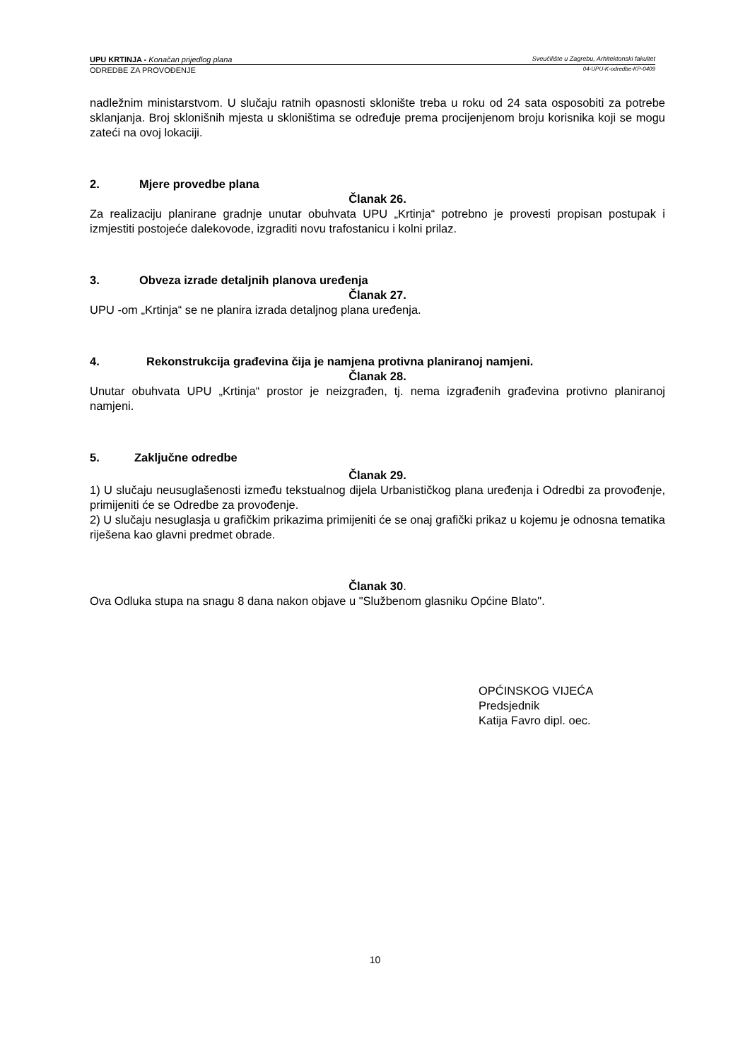UPU KRTINJA - Konačan prijedlog plana Sveučilište u Zagrebu, Arhitektonski fakultet
ODREDBE ZA PROVOĐENJE 04-UPU-K-odredbe-KP-0409
nadležnim ministarstvom. U slučaju ratnih opasnosti sklonište treba u roku od 24 sata osposobiti za potrebe sklanjanja. Broj sklonišnih mjesta u skloništima se određuje prema procijenjenom broju korisnika koji se mogu zateći na ovoj lokaciji.
2. Mjere provedbe plana
Članak 26.
Za realizaciju planirane gradnje unutar obuhvata UPU „Krtinja“ potrebno je provesti propisan postupak i izmjestiti postojeće dalekovode, izgraditi novu trafostanicu i kolni prilaz.
3. Obveza izrade detaljnih planova uređenja
Članak 27.
UPU -om „Krtinja“ se ne planira izrada detaljnog plana uređenja.
4. Rekonstrukcija građevina čija je namjena protivna planiranoj namjeni.
Članak 28.
Unutar obuhvata UPU „Krtinja“ prostor je neizgrađen, tj. nema izgrađenih građevina protivno planiranoj namjeni.
5. Zaključne odredbe
Članak 29.
1) U slučaju neusuglašenosti između tekstualnog dijela Urbanističkog plana uređenja i Odredbi za provođenje, primijeniti će se Odredbe za provođenje.
2) U slučaju nesuglasja u grafičkim prikazima primijeniti će se onaj grafički prikaz u kojemu je odnosna tematika riješena kao glavni predmet obrade.
Članak 30.
Ova Odluka stupa na snagu 8 dana nakon objave u "Službenom glasniku Općine Blato".
OPĆINSKOG VIJEĆA
Predsjednik
Katija Favro dipl. oec.
10